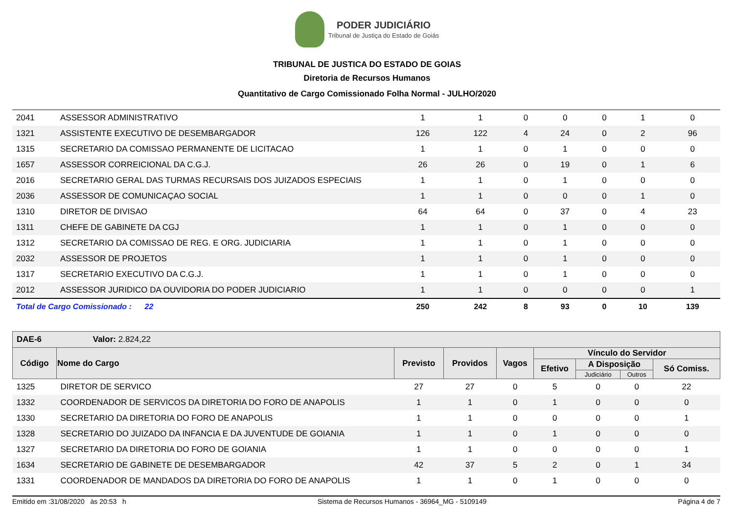PODER JUDICIÁRIO
Tribunal de Justiça do Estado de Goiás
TRIBUNAL DE JUSTICA DO ESTADO DE GOIAS
Diretoria de Recursos Humanos
Quantitativo de Cargo Comissionado Folha Normal - JULHO/2020
| 2041 | ASSESSOR ADMINISTRATIVO | 1 | 1 | 0 | 0 | 0 | 1 | 0 |
| 1321 | ASSISTENTE EXECUTIVO DE DESEMBARGADOR | 126 | 122 | 4 | 24 | 0 | 2 | 96 |
| 1315 | SECRETARIO DA COMISSAO PERMANENTE DE LICITACAO | 1 | 1 | 0 | 1 | 0 | 0 | 0 |
| 1657 | ASSESSOR CORREICIONAL DA C.G.J. | 26 | 26 | 0 | 19 | 0 | 1 | 6 |
| 2016 | SECRETARIO GERAL DAS TURMAS RECURSAIS DOS JUIZADOS ESPECIAIS | 1 | 1 | 0 | 1 | 0 | 0 | 0 |
| 2036 | ASSESSOR DE COMUNICAÇAO SOCIAL | 1 | 1 | 0 | 0 | 0 | 1 | 0 |
| 1310 | DIRETOR DE DIVISAO | 64 | 64 | 0 | 37 | 0 | 4 | 23 |
| 1311 | CHEFE DE GABINETE DA CGJ | 1 | 1 | 0 | 1 | 0 | 0 | 0 |
| 1312 | SECRETARIO DA COMISSAO DE REG. E ORG. JUDICIARIA | 1 | 1 | 0 | 1 | 0 | 0 | 0 |
| 2032 | ASSESSOR DE PROJETOS | 1 | 1 | 0 | 1 | 0 | 0 | 0 |
| 1317 | SECRETARIO EXECUTIVO DA C.G.J. | 1 | 1 | 0 | 1 | 0 | 0 | 0 |
| 2012 | ASSESSOR JURIDICO DA OUVIDORIA DO PODER JUDICIARIO | 1 | 1 | 0 | 0 | 0 | 0 | 1 |
| Total de Cargo Comissionado : 22 | | 250 | 242 | 8 | 93 | 0 | 10 | 139 |
| DAE-6 Valor: 2.824,22 | | | | | | | | |
| --- | --- | --- | --- | --- | --- | --- | --- | --- |
| Código | Nome do Cargo | Previsto | Providos | Vagos | Vínculo do Servidor | | | |
| | | | | | Efetivo | A Disposição | | Só Comiss. |
| | | | | | | Judiciário | Outros | |
| 1325 | DIRETOR DE SERVICO | 27 | 27 | 0 | 5 | 0 | 0 | 22 |
| 1332 | COORDENADOR DE SERVICOS DA DIRETORIA DO FORO DE ANAPOLIS | 1 | 1 | 0 | 1 | 0 | 0 | 0 |
| 1330 | SECRETARIO DA DIRETORIA DO FORO DE ANAPOLIS | 1 | 1 | 0 | 0 | 0 | 0 | 1 |
| 1328 | SECRETARIO DO JUIZADO DA INFANCIA E DA JUVENTUDE DE GOIANIA | 1 | 1 | 0 | 1 | 0 | 0 | 0 |
| 1327 | SECRETARIO DA DIRETORIA DO FORO DE GOIANIA | 1 | 1 | 0 | 0 | 0 | 0 | 1 |
| 1634 | SECRETARIO DE GABINETE DE DESEMBARGADOR | 42 | 37 | 5 | 2 | 0 | 1 | 34 |
| 1331 | COORDENADOR DE MANDADOS DA DIRETORIA DO FORO DE ANAPOLIS | 1 | 1 | 0 | 1 | 0 | 0 | 0 |
Emitido em :31/08/2020 às 20:53 h Sistema de Recursos Humanos - 36964_MG - 5109149 Página 4 de 7